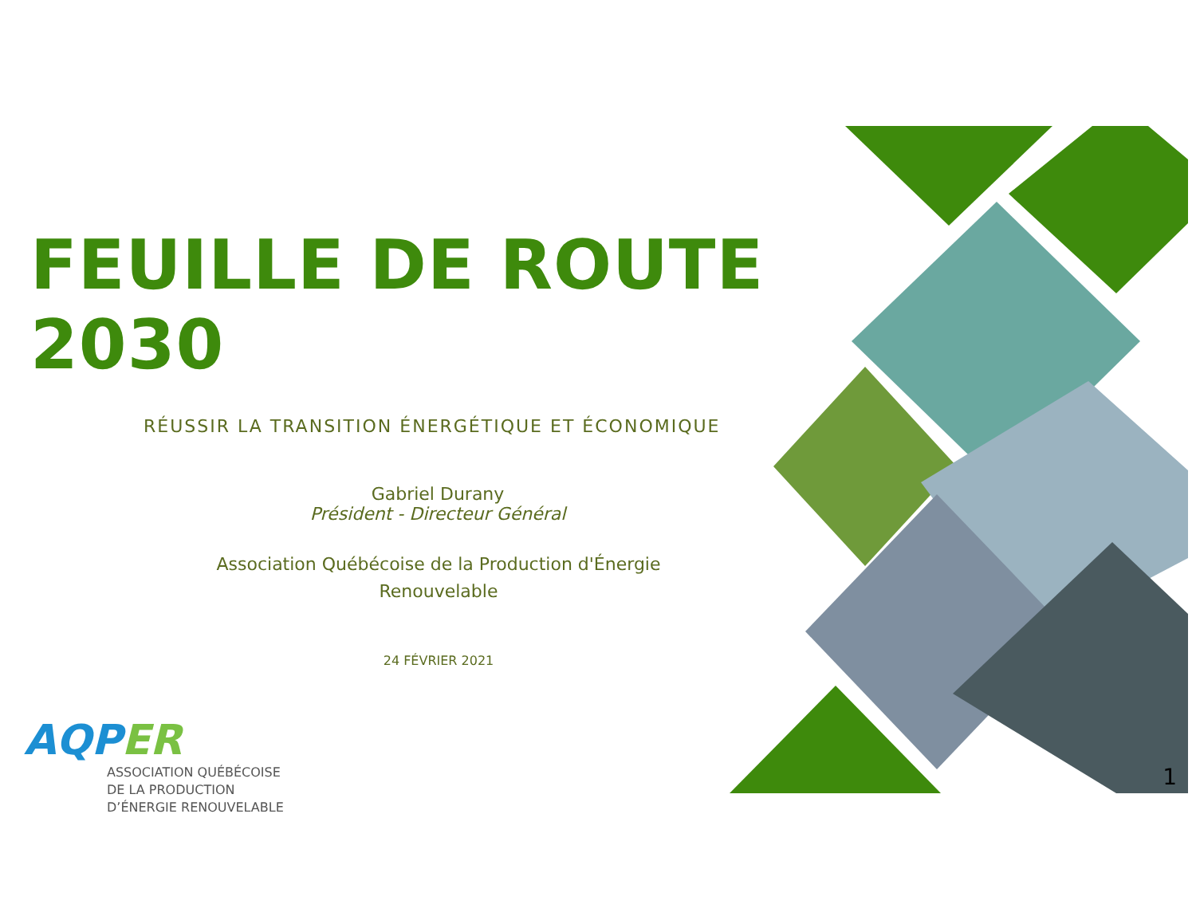FEUILLE DE ROUTE 2030
RÉUSSIR LA TRANSITION ÉNERGÉTIQUE ET ÉCONOMIQUE
Gabriel Durany
Président - Directeur Général
Association Québécoise de la Production d'Énergie
Renouvelable
24 FÉVRIER 2021
AQPER
ASSOCIATION QUÉBÉCOISE
DE LA PRODUCTION
D’ÉNERGIE RENOUVELABLE
1